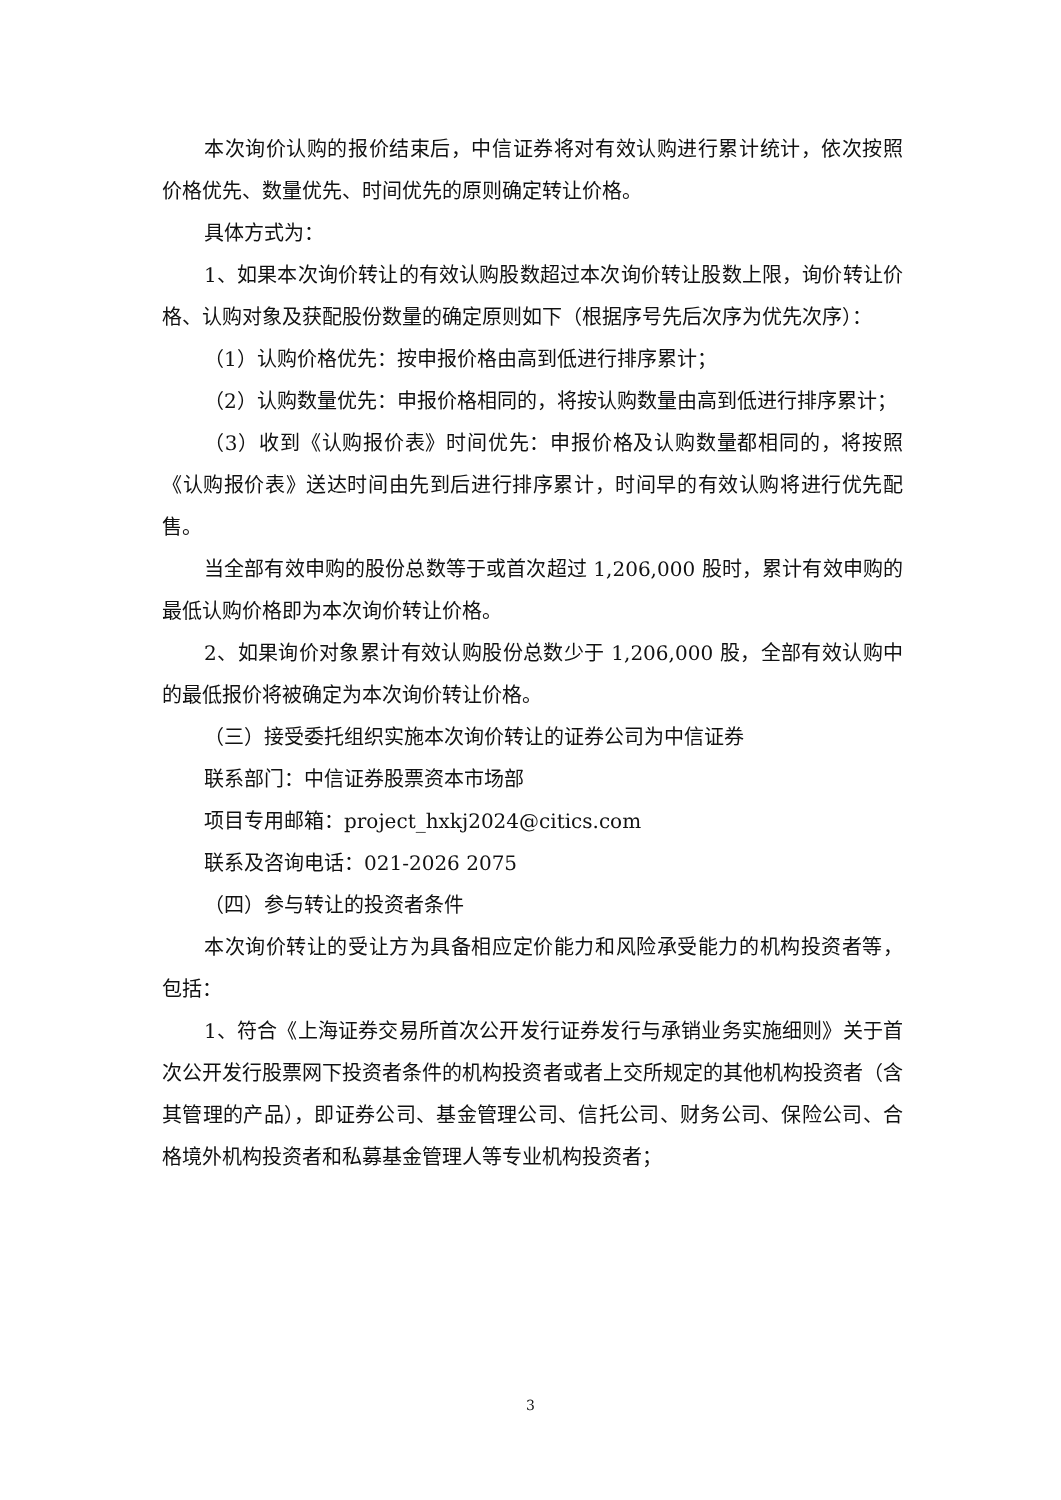本次询价认购的报价结束后，中信证券将对有效认购进行累计统计，依次按照价格优先、数量优先、时间优先的原则确定转让价格。
具体方式为：
1、如果本次询价转让的有效认购股数超过本次询价转让股数上限，询价转让价格、认购对象及获配股份数量的确定原则如下（根据序号先后次序为优先次序）：
（1）认购价格优先：按申报价格由高到低进行排序累计；
（2）认购数量优先：申报价格相同的，将按认购数量由高到低进行排序累计；
（3）收到《认购报价表》时间优先：申报价格及认购数量都相同的，将按照《认购报价表》送达时间由先到后进行排序累计，时间早的有效认购将进行优先配售。
当全部有效申购的股份总数等于或首次超过 1,206,000 股时，累计有效申购的最低认购价格即为本次询价转让价格。
2、如果询价对象累计有效认购股份总数少于 1,206,000 股，全部有效认购中的最低报价将被确定为本次询价转让价格。
（三）接受委托组织实施本次询价转让的证券公司为中信证券
联系部门：中信证券股票资本市场部
项目专用邮箱：project_hxkj2024@citics.com
联系及咨询电话：021-2026 2075
（四）参与转让的投资者条件
本次询价转让的受让方为具备相应定价能力和风险承受能力的机构投资者等，包括：
1、符合《上海证券交易所首次公开发行证券发行与承销业务实施细则》关于首次公开发行股票网下投资者条件的机构投资者或者上交所规定的其他机构投资者（含其管理的产品），即证券公司、基金管理公司、信托公司、财务公司、保险公司、合格境外机构投资者和私募基金管理人等专业机构投资者；
3